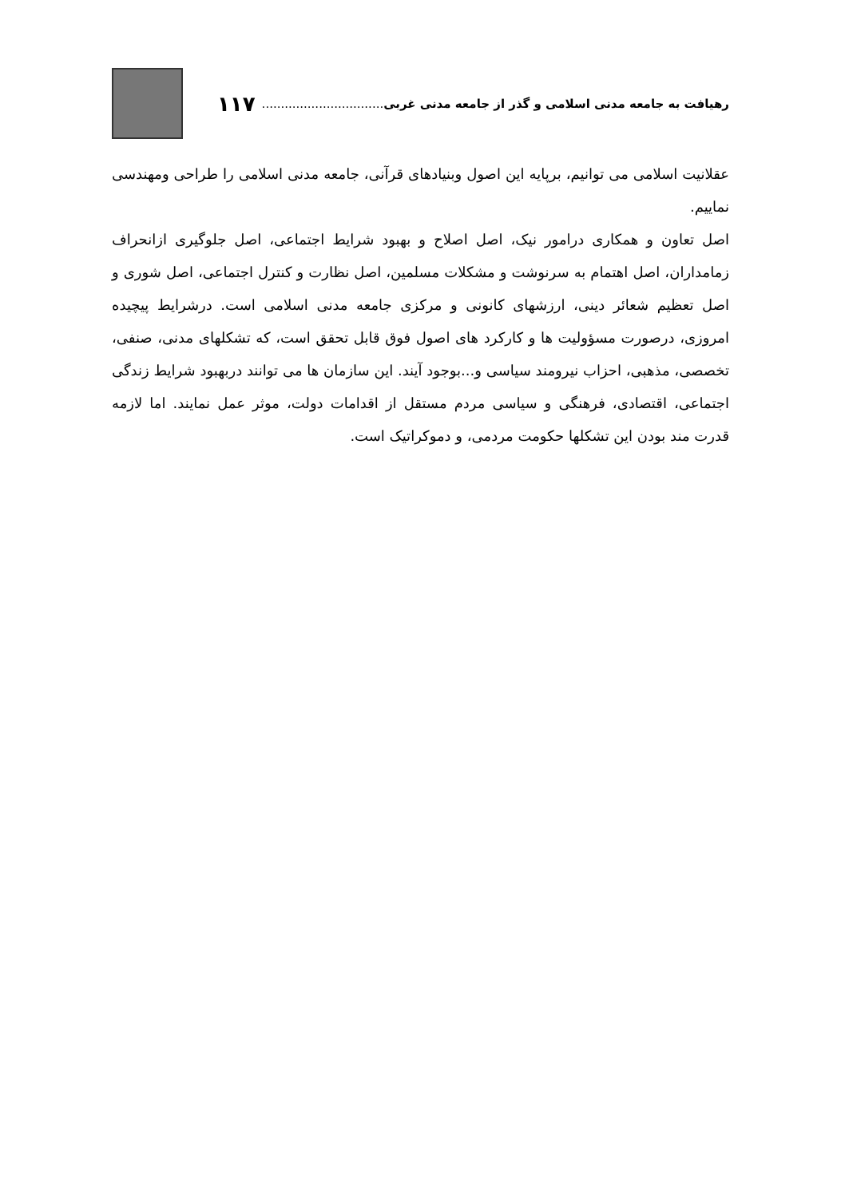رهیافت به جامعه مدنی اسلامی و گذر از جامعه مدنی غربی ................................ ۱۱۷
عقلانیت اسلامی می توانیم، برپایه این اصول وبنیادهای قرآنی، جامعه مدنی اسلامی را طراحی ومهندسی نماییم.
اصل تعاون و همکاری درامور نیک، اصل اصلاح و بهبود شرایط اجتماعی، اصل جلوگیری ازانحراف زمامداران، اصل اهتمام به سرنوشت و مشکلات مسلمین، اصل نظارت و کنترل اجتماعی، اصل شوری و اصل تعظیم شعائر دینی، ارزشهای کانونی و مرکزی جامعه مدنی اسلامی است. درشرایط پیچیده امروزی، درصورت مسؤولیت ها و کارکرد های اصول فوق قابل تحقق است، که تشکلهای مدنی، صنفی، تخصصی، مذهبی، احزاب نیرومند سیاسی و...بوجود آیند. این سازمان ها می توانند دربهبود شرایط زندگی اجتماعی، اقتصادی، فرهنگی و سیاسی مردم مستقل از اقدامات دولت، موثر عمل نمایند. اما لازمه قدرت مند بودن این تشکلها حکومت مردمی، و دموکراتیک است.